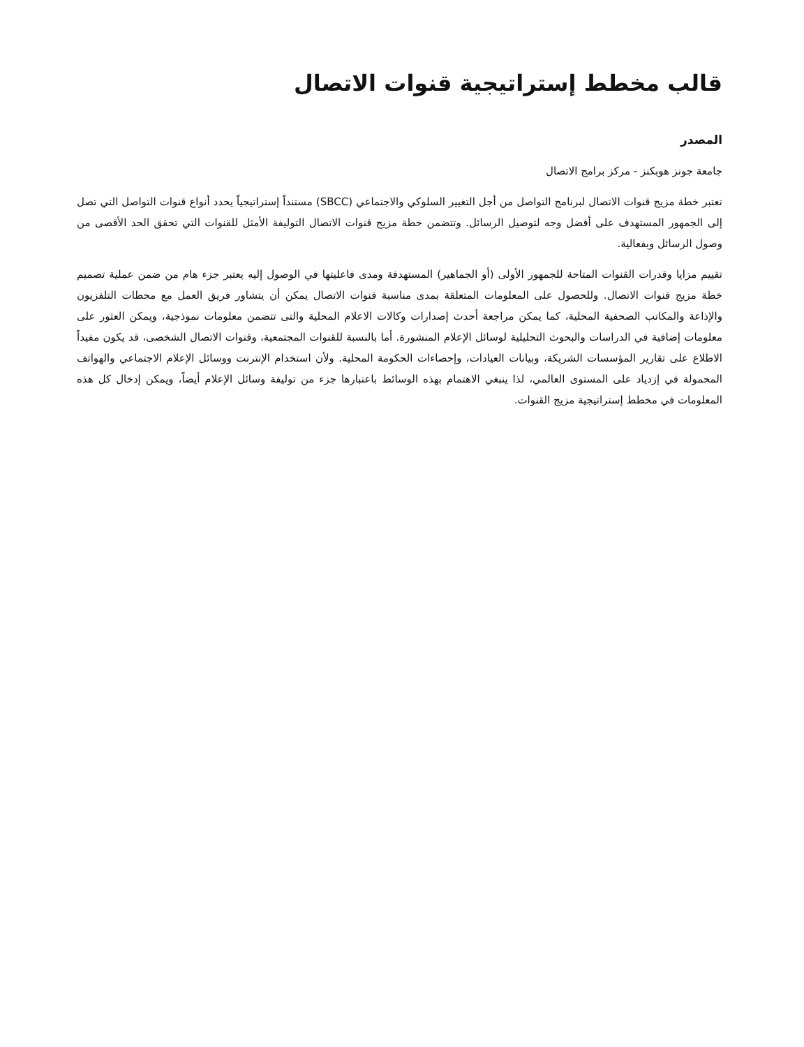قالب مخطط إستراتيجية قنوات الاتصال
المصدر
جامعة جونز هوبكنز - مركز برامج الاتصال
تعتبر خطة مزيج قنوات الاتصال لبرنامج التواصل من أجل التغيير السلوكي والاجتماعي (SBCC) مستنداً إستراتيجياً يحدد أنواع قنوات التواصل التي تصل إلى الجمهور المستهدف على أفضل وجه لتوصيل الرسائل. وتتضمن خطة مزيج قنوات الاتصال التوليفة الأمثل للقنوات التي تحقق الحد الأقصى من وصول الرسائل وبفعالية.
تقييم مزايا وقدرات القنوات المتاحة للجمهور الأولى (أو الجماهير) المستهدفة ومدى فاعليتها في الوصول إليه يعتبر جزء هام من ضمن عملية تصميم خطة مزيج قنوات الاتصال. وللحصول على المعلومات المتعلقة بمدى مناسبة قنوات الاتصال يمكن أن يتشاور فريق العمل مع محطات التلفزيون والإذاعة والمكاتب الصحفية المحلية، كما يمكن مراجعة أحدث إصدارات وكالات الاعلام المحلية والتى تتضمن معلومات نموذجية، ويمكن العثور على معلومات إضافية في الدراسات والبحوث التحليلية لوسائل الإعلام المنشورة. أما بالنسبة للقنوات المجتمعية، وقنوات الاتصال الشخصى، قد يكون مفيداً الاطلاع على تقارير المؤسسات الشريكة، وبيانات العيادات، وإحصاءات الحكومة المحلية. ولأن استخدام الإنترنت ووسائل الإعلام الاجتماعي والهواتف المحمولة في إزدياد على المستوى العالمي، لذا ينبغي الاهتمام بهذه الوسائط باعتبارها جزء من توليفة وسائل الإعلام أيضاً، ويمكن إدخال كل هذه المعلومات في مخطط إستراتيجية مزيج القنوات.